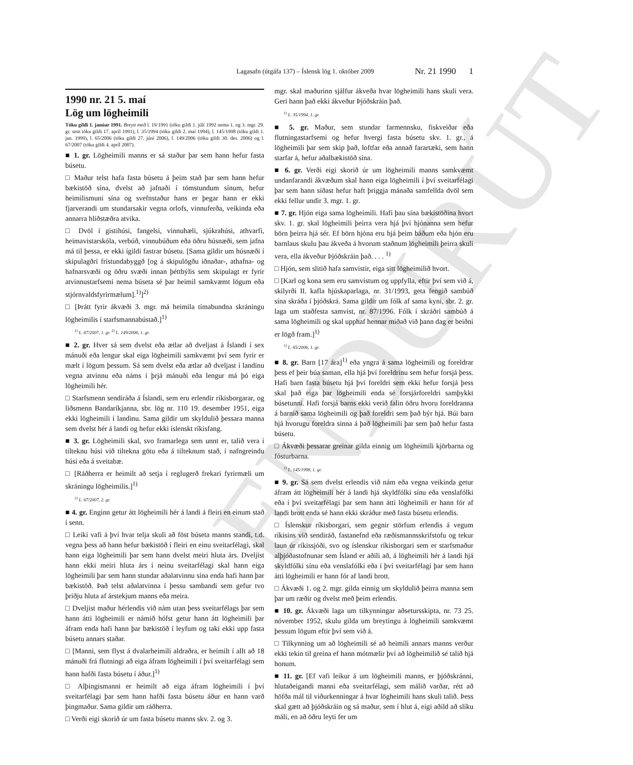ENDURÚT
Lagasafn (útgáfa 137) – Íslensk lög 1. október 2009 Nr. 21 1990 1
1990 nr. 21 5. maí
Lög um lögheimili
Tóku gildi 1. janúar 1991. Breytt með l. 19/1991 (tóku gildi 1. júlí 1992 nema 1. og 3. mgr. 29. gr. sem tóku gildi 17. apríl 1991), l. 35/1994 (tóku gildi 2. maí 1994), l. 145/1998 (tóku gildi 1. jan. 1999), l. 65/2006 (tóku gildi 27. júní 2006), l. 149/2006 (tóku gildi 30. des. 2006) og l. 67/2007 (tóku gildi 4. apríl 2007).
■ 1. gr. Lögheimili manns er sá staður þar sem hann hefur fasta búsetu.
□ Maður telst hafa fasta búsetu á þeim stað þar sem hann hefur bækistöð sína, dvelst að jafnaði í tómstundum sínum, hefur heimilismuni sína og svefnstaður hans er þegar hann er ekki fjarverandi um stundarsakir vegna orlofs, vinnuferða, veikinda eða annarra hliðstæðra atvika.
□ Dvöl í gistihúsi, fangelsi, vinnuhæli, sjúkrahúsi, athvarfi, heimavistarskóla, verbúð, vinnubúðum eða öðru húsnæði, sem jafna má til þessa, er ekki ígildi fastrar búsetu. [Sama gildir um húsnæði í skipulagðri frístundabyggð [og á skipulögðu iðnaðar-, athafna- og hafnarsvæði og öðru svæði innan þéttbýlis sem skipulagt er fyrir atvinnustarfsemi nema búseta sé þar heimil samkvæmt lögum eða stjórnvaldsfyrirmælum].<sup>1)</sup>]<sup>2)</sup>
□ [Þrátt fyrir ákvæði 3. mgr. má heimila tímabundna skráningu lögheimilis í starfsmannabústað.]<sup>1)</sup>
<sup>1)</sup> L. 67/2007, 1. gr. <sup>2)</sup> L. 149/2006, 1. gr.
■ 2. gr. Hver sá sem dvelst eða ætlar að dveljast á Íslandi í sex mánuði eða lengur skal eiga lögheimili samkvæmt því sem fyrir er mælt í lögum þessum. Sá sem dvelst eða ætlar að dveljast í landinu vegna atvinnu eða náms í þrjá mánuði eða lengur má þó eiga lögheimili hér.
□ Starfsmenn sendiráða á Íslandi, sem eru erlendir ríkisborgarar, og liðsmenn Bandaríkjanna, sbr. lög nr. 110 19. desember 1951, eiga ekki lögheimili í landinu. Sama gildir um skyldulið þessara manna sem dvelst hér á landi og hefur ekki íslenskt ríkisfang.
■ 3. gr. Lögheimili skal, svo framarlega sem unnt er, talið vera í tilteknu húsi við tiltekna götu eða á tilteknum stað, í nafngreindu húsi eða á sveitabæ.
□ [Ráðherra er heimilt að setja í reglugerð frekari fyrirmæli um skráningu lögheimilis.]<sup>1)</sup>
<sup>1)</sup> L. 67/2007, 2. gr.
■ 4. gr. Enginn getur átt lögheimili hér á landi á fleiri en einum stað í senn.
□ Leiki vafi á því hvar telja skuli að föst búseta manns standi, t.d. vegna þess að hann hefur bækistöð í fleiri en einu sveitarfélagi, skal hann eiga lögheimili þar sem hann dvelst meiri hluta árs. Dveljist hann ekki meiri hluta árs í neinu sveitarfélagi skal hann eiga lögheimili þar sem hann stundar aðalatvinnu sína enda hafi hann þar bækistöð. Það telst aðalatvinna í þessu sambandi sem gefur tvo þriðju hluta af árstekjum manns eða meira.
□ Dveljist maður hérlendis við nám utan þess sveitarfélags þar sem hann átti lögheimili er námið hófst getur hann átt lögheimili þar áfram enda hafi hann þar bækistöð í leyfum og taki ekki upp fasta búsetu annars staðar.
□ [Manni, sem flyst á dvalarheimili aldraðra, er heimilt í allt að 18 mánuði frá flutningi að eiga áfram lögheimili í því sveitarfélagi sem hann hafði fasta búsetu í áður.]<sup>1)</sup>
□ Alþingismanni er heimilt að eiga áfram lögheimili í því sveitarfélagi þar sem hann hafði fasta búsetu áður en hann varð þingmaður. Sama gildir um ráðherra.
□ Verði eigi skorið úr um fasta búsetu manns skv. 2. og 3.
mgr. skal maðurinn sjálfur ákveða hvar lögheimili hans skuli vera. Geri hann það ekki ákveður Þjóðskráin það.
<sup>1)</sup> L. 35/1994, 1. gr.
■ 5. gr. Maður, sem stundar farmennsku, fiskveiðar eða flutningastarfsemi og hefur hvergi fasta búsetu skv. 1. gr., á lögheimili þar sem skip það, loftfar eða annað farartæki, sem hann starfar á, hefur aðalbækistöð sína.
■ 6. gr. Verði eigi skorið úr um lögheimili manns samkvæmt undanfarandi ákvæðum skal hann eiga lögheimili í því sveitarfélagi þar sem hann síðast hefur haft þriggja mánaða samfellda dvöl sem ekki fellur undir 3. mgr. 1. gr.
■ 7. gr. Hjón eiga sama lögheimili. Hafi þau sína bækistöðina hvort skv. 1. gr. skal lögheimili þeirra vera hjá því hjónanna sem hefur börn þeirra hjá sér. Ef börn hjóna eru hjá þeim báðum eða hjón eru barnlaus skulu þau ákveða á hvorum staðnum lögheimili þeirra skuli vera, ella ákveður Þjóðskráin það. . . . <sup>1)</sup>
□ Hjón, sem slitið hafa samvistir, eiga sitt lögheimilið hvort.
□ [Karl og kona sem eru samvistum og uppfylla, eftir því sem við á, skilyrði II. kafla hjúskaparlaga, nr. 31/1993, geta fengið sambúð sína skráða í þjóðskrá. Sama gildir um fólk af sama kyni, sbr. 2. gr. laga um staðfesta samvist, nr. 87/1996. Fólk í skráðri sambúð á sama lögheimili og skal upphaf hennar miðað við þann dag er beiðni er lögð fram.]<sup>1)</sup>
<sup>1)</sup> L. 65/2006, 1. gr.
■ 8. gr. Barn [17 ára]<sup>1)</sup> eða yngra á sama lögheimili og foreldrar þess ef þeir búa saman, ella hjá því foreldrinu sem hefur forsjá þess. Hafi barn fasta búsetu hjá því foreldri sem ekki hefur forsjá þess skal það eiga þar lögheimili enda sé forsjárforeldri samþykkt búsetunni. Hafi forsjá barns ekki verið falin öðru hvoru foreldranna á barnið sama lögheimili og það foreldri sem það býr hjá. Búi barn hjá hvorugu foreldra sinna á það lögheimili þar sem það hefur fasta búsetu.
□ Ákvæði þessarar greinar gilda einnig um lögheimili kjörbarna og fósturbarna.
<sup>1)</sup> L. 145/1998, 1. gr.
■ 9. gr. Sá sem dvelst erlendis við nám eða vegna veikinda getur áfram átt lögheimili hér á landi hjá skyldfólki sínu eða venslafólki eða í því sveitarfélagi þar sem hann átti lögheimili er hann fór af landi brott enda sé hann ekki skráður með fasta búsetu erlendis.
□ Íslenskur ríkisborgari, sem gegnir störfum erlendis á vegum ríkisins við sendiráð, fastanefnd eða ræðismannsskrifstofu og tekur laun úr ríkissjóði, svo og íslenskur ríkisborgari sem er starfsmaður alþjóðastofnunar sem Ísland er aðili að, á lögheimili hér á landi hjá skyldfólki sínu eða venslafólki eða í því sveitarfélagi þar sem hann átti lögheimili er hann fór af landi brott.
□ Ákvæði 1. og 2. mgr. gilda einnig um skyldulið þeirra manna sem þar um ræðir og dvelst með þeim erlendis.
■ 10. gr. Ákvæði laga um tilkynningar aðsetursskipta, nr. 73 25. nóvember 1952, skulu gilda um breytingu á lögheimili samkvæmt þessum lögum eftir því sem við á.
□ Tilkynning um að lögheimili sé að heimili annars manns verður ekki tekin til greina ef hann mótmælir því að lögheimilið sé talið hjá honum.
■ 11. gr. [Ef vafi leikur á um lögheimili manns, er þjóðskránni, hlutaðeigandi manni eða sveitarfélagi, sem málið varðar, rétt að höfða mál til viðurkenningar á hvar lögheimili hans skuli talið. Þess skal gætt að þjóðskráin og sá maður, sem í hlut á, eigi aðild að slíku máli, en að öðru leyti fer um